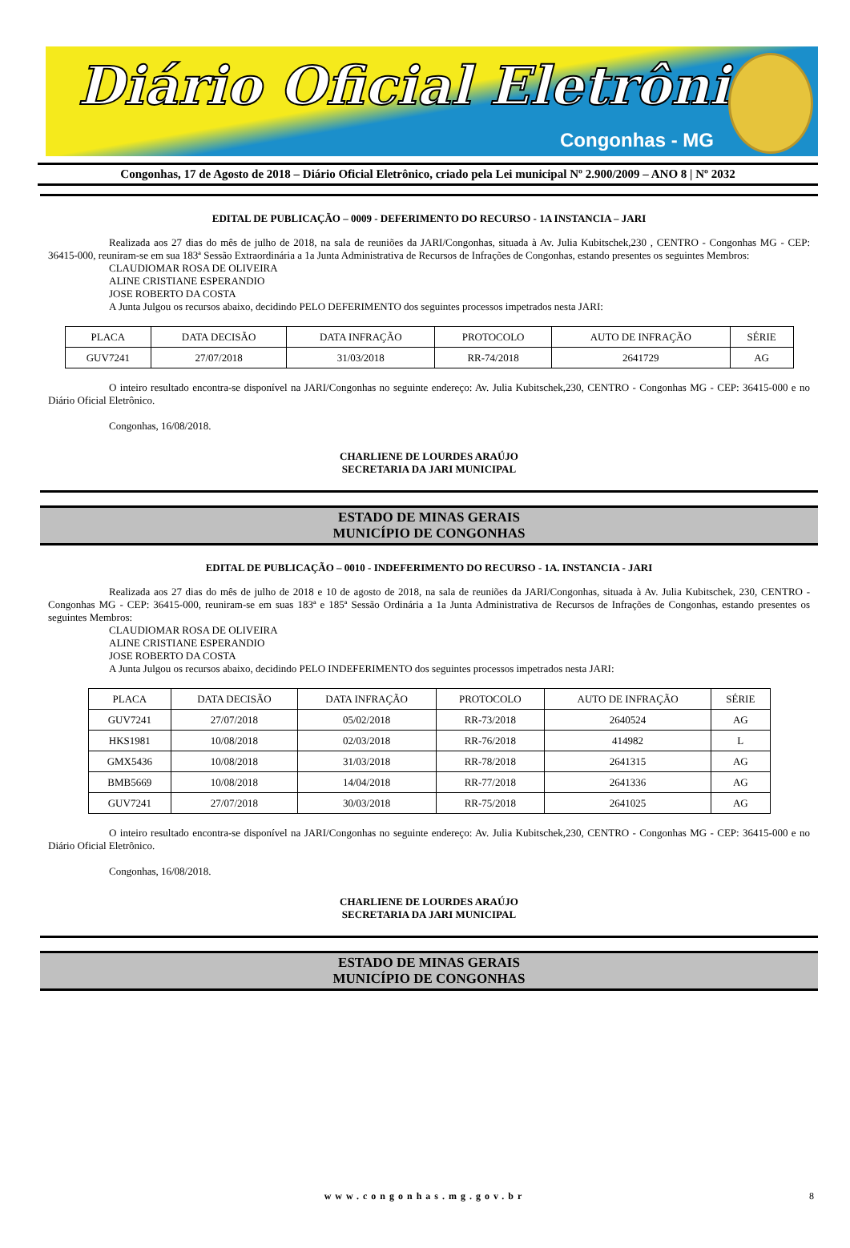Diário Oficial Eletrônico
Congonhas - MG
Congonhas, 17 de Agosto de 2018 – Diário Oficial Eletrônico, criado pela Lei municipal Nº 2.900/2009 – ANO 8 | Nº 2032
EDITAL DE PUBLICAÇÃO – 0009 - DEFERIMENTO DO RECURSO - 1A INSTANCIA – JARI
Realizada aos 27 dias do mês de julho de 2018, na sala de reuniões da JARI/Congonhas, situada à Av. Julia Kubitschek,230 , CENTRO - Congonhas MG - CEP: 36415-000, reuniram-se em sua 183ª Sessão Extraordinária a 1a Junta Administrativa de Recursos de Infrações de Congonhas, estando presentes os seguintes Membros:
CLAUDIOMAR ROSA DE OLIVEIRA
ALINE CRISTIANE ESPERANDIO
JOSE ROBERTO DA COSTA
A Junta Julgou os recursos abaixo, decidindo PELO DEFERIMENTO dos seguintes processos impetrados nesta JARI:
| PLACA | DATA DECISÃO | DATA INFRAÇÃO | PROTOCOLO | AUTO DE INFRAÇÃO | SÉRIE |
| --- | --- | --- | --- | --- | --- |
| GUV7241 | 27/07/2018 | 31/03/2018 | RR-74/2018 | 2641729 | AG |
O inteiro resultado encontra-se disponível na JARI/Congonhas no seguinte endereço: Av. Julia Kubitschek,230, CENTRO - Congonhas MG - CEP: 36415-000 e no Diário Oficial Eletrônico.
Congonhas, 16/08/2018.
CHARLIENE DE LOURDES ARAÚJO
SECRETARIA DA JARI MUNICIPAL
ESTADO DE MINAS GERAIS
MUNICÍPIO DE CONGONHAS
EDITAL DE PUBLICAÇÃO – 0010 - INDEFERIMENTO DO RECURSO - 1A. INSTANCIA - JARI
Realizada aos 27 dias do mês de julho de 2018 e 10 de agosto de 2018, na sala de reuniões da JARI/Congonhas, situada à Av. Julia Kubitschek, 230, CENTRO - Congonhas MG - CEP: 36415-000, reuniram-se em suas 183ª e 185ª Sessão Ordinária a 1a Junta Administrativa de Recursos de Infrações de Congonhas, estando presentes os seguintes Membros:
CLAUDIOMAR ROSA DE OLIVEIRA
ALINE CRISTIANE ESPERANDIO
JOSE ROBERTO DA COSTA
A Junta Julgou os recursos abaixo, decidindo PELO INDEFERIMENTO dos seguintes processos impetrados nesta JARI:
| PLACA | DATA DECISÃO | DATA INFRAÇÃO | PROTOCOLO | AUTO DE INFRAÇÃO | SÉRIE |
| --- | --- | --- | --- | --- | --- |
| GUV7241 | 27/07/2018 | 05/02/2018 | RR-73/2018 | 2640524 | AG |
| HKS1981 | 10/08/2018 | 02/03/2018 | RR-76/2018 | 414982 | L |
| GMX5436 | 10/08/2018 | 31/03/2018 | RR-78/2018 | 2641315 | AG |
| BMB5669 | 10/08/2018 | 14/04/2018 | RR-77/2018 | 2641336 | AG |
| GUV7241 | 27/07/2018 | 30/03/2018 | RR-75/2018 | 2641025 | AG |
O inteiro resultado encontra-se disponível na JARI/Congonhas no seguinte endereço: Av. Julia Kubitschek,230, CENTRO - Congonhas MG - CEP: 36415-000 e no Diário Oficial Eletrônico.
Congonhas, 16/08/2018.
CHARLIENE DE LOURDES ARAÚJO
SECRETARIA DA JARI MUNICIPAL
ESTADO DE MINAS GERAIS
MUNICÍPIO DE CONGONHAS
www.congonhas.mg.gov.br 8